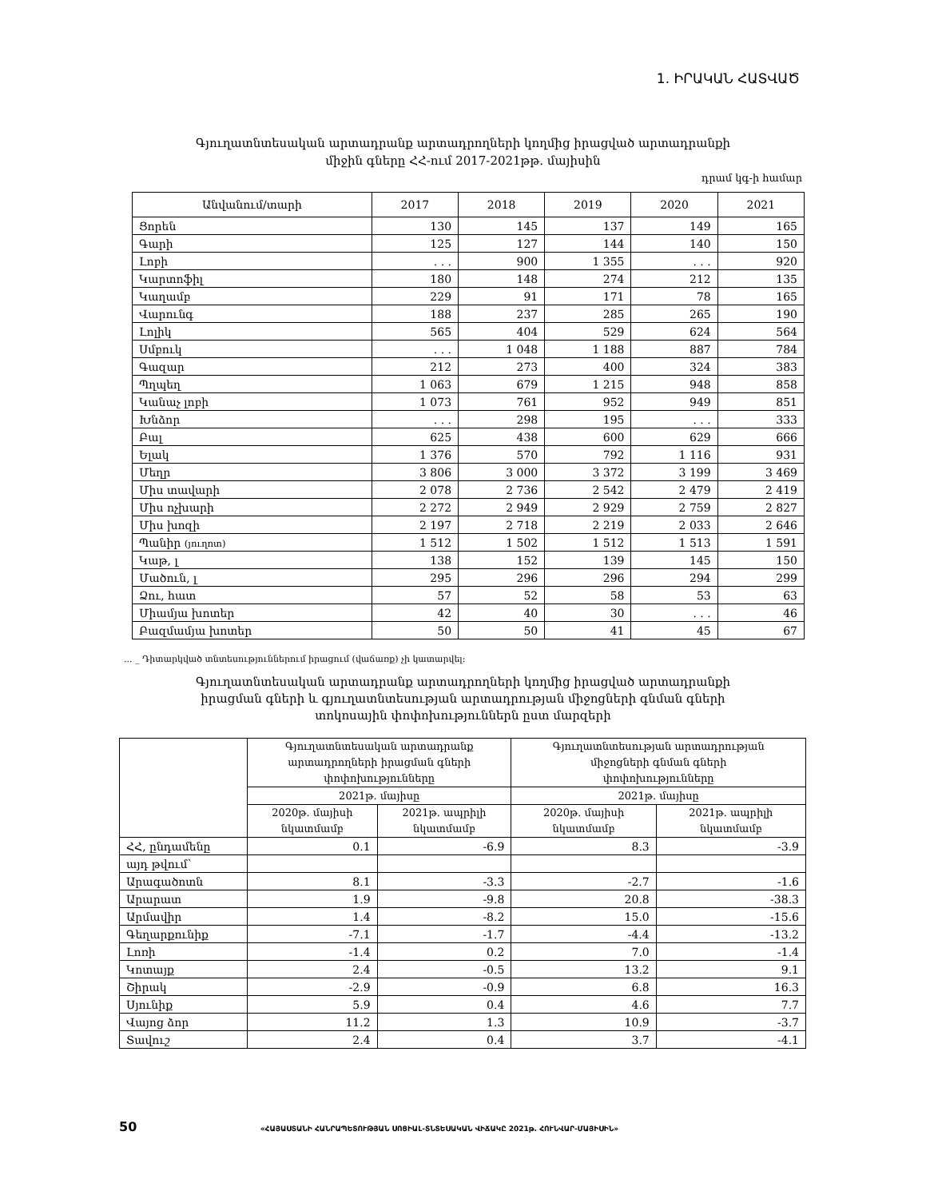1. ԻՐԱԿԱՆ ՀԱՏՎԱԾ
Գյուղատնտեսական արտադրանք արտադրողների կողմից իրացված արտադրանքի
միջին գները ՀՀ-ում 2017-2021թթ. մայիսին
դրամ կգ-ի համար
| Անվանում/տարի | 2017 | 2018 | 2019 | 2020 | 2021 |
| --- | --- | --- | --- | --- | --- |
| Ցորեն | 130 | 145 | 137 | 149 | 165 |
| Գարի | 125 | 127 | 144 | 140 | 150 |
| Լոբի | . . . | 900 | 1 355 | . . . | 920 |
| Կարտոֆիլ | 180 | 148 | 274 | 212 | 135 |
| Կաղամբ | 229 | 91 | 171 | 78 | 165 |
| Վարունգ | 188 | 237 | 285 | 265 | 190 |
| Լոլիկ | 565 | 404 | 529 | 624 | 564 |
| Սմբուկ | . . . | 1 048 | 1 188 | 887 | 784 |
| Գազար | 212 | 273 | 400 | 324 | 383 |
| Պղպեղ | 1 063 | 679 | 1 215 | 948 | 858 |
| Կանաչ լոբի | 1 073 | 761 | 952 | 949 | 851 |
| Խնձոր | . . . | 298 | 195 | . . . | 333 |
| Բալ | 625 | 438 | 600 | 629 | 666 |
| Ելակ | 1 376 | 570 | 792 | 1 116 | 931 |
| Մեղր | 3 806 | 3 000 | 3 372 | 3 199 | 3 469 |
| Միս տավարի | 2 078 | 2 736 | 2 542 | 2 479 | 2 419 |
| Միս ոչխարի | 2 272 | 2 949 | 2 929 | 2 759 | 2 827 |
| Միս խոզի | 2 197 | 2 718 | 2 219 | 2 033 | 2 646 |
| Պանիր (յուղոտ) | 1 512 | 1 502 | 1 512 | 1 513 | 1 591 |
| Կաթ, լ | 138 | 152 | 139 | 145 | 150 |
| Մածուն, լ | 295 | 296 | 296 | 294 | 299 |
| Ձու, հատ | 57 | 52 | 58 | 53 | 63 |
| Միամյա խոտեր | 42 | 40 | 30 | . . . | 46 |
| Բազմամյա խոտեր | 50 | 50 | 41 | 45 | 67 |
... _ Դիտարկված տնտեսություններում իրացում (վաճառք) չի կատարվել:
Գյուղատնտեսական արտադրանք արտադրողների կողմից իրացված արտադրանքի
իրացման գների և գյուղատնտեսության արտադրության միջոցների գնման գների
տոկոսային փոփոխություններն ըստ մարզերի
| | Գյուղատնտեսական արտադրանք արտադրողների իրացման գների փոփոխությունները | | Գյուղատնտեսության արտադրության միջոցների գնման գների փոփոխությունները | |
| --- | --- | --- | --- | --- |
| | 2021թ. մայիսը | | 2021թ. մայիսը | |
| | 2020թ. մայիսի նկատմամբ | 2021թ. ապրիլի նկատմամբ | 2020թ. մայիսի նկատմամբ | 2021թ. ապրիլի նկատմամբ |
| ՀՀ, ընդամենը | 0.1 | -6.9 | 8.3 | -3.9 |
| այդ թվում` | | | | |
| Արագածոտն | 8.1 | -3.3 | -2.7 | -1.6 |
| Արարատ | 1.9 | -9.8 | 20.8 | -38.3 |
| Արմավիր | 1.4 | -8.2 | 15.0 | -15.6 |
| Գեղարքունիք | -7.1 | -1.7 | -4.4 | -13.2 |
| Լոռի | -1.4 | 0.2 | 7.0 | -1.4 |
| Կոտայք | 2.4 | -0.5 | 13.2 | 9.1 |
| Շիրակ | -2.9 | -0.9 | 6.8 | 16.3 |
| Սյունիք | 5.9 | 0.4 | 4.6 | 7.7 |
| Վայոց ձոր | 11.2 | 1.3 | 10.9 | -3.7 |
| Տավուշ | 2.4 | 0.4 | 3.7 | -4.1 |
50 «ՀԱՅԱՍՏԱՆԻ ՀԱՆՐԱՊԵՏՈՒԹՅԱՆ ՍՈՑԻԱԼ-ՏՆՏԵՍԱԿԱՆ ՎԻՃԱԿԸ 2021թ. ՀՈՒՆՎԱՐ-ՄԱՅԻՍԻՆ»